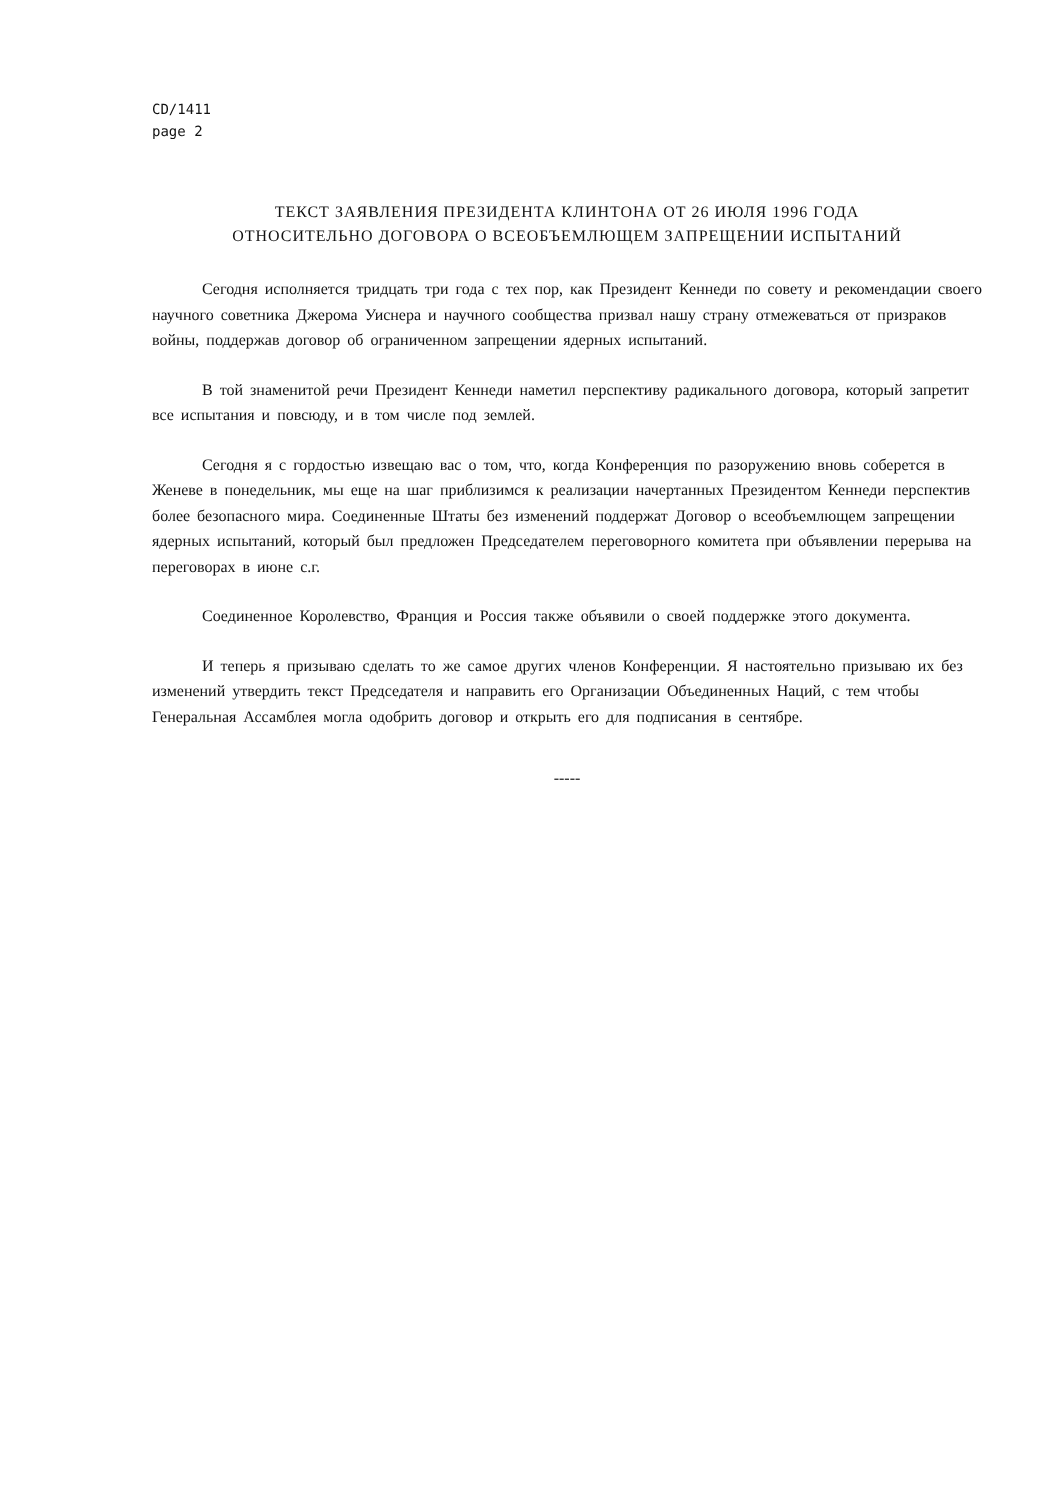CD/1411
page 2
ТЕКСТ ЗАЯВЛЕНИЯ ПРЕЗИДЕНТА КЛИНТОНА ОТ 26 ИЮЛЯ 1996 ГОДА
ОТНОСИТЕЛЬНО ДОГОВОРА О ВСЕОБЪЕМЛЮЩЕМ ЗАПРЕЩЕНИИ ИСПЫТАНИЙ
Сегодня исполняется тридцать три года с тех пор, как Президент Кеннеди по совету и рекомендации своего научного советника Джерома Уиснера и научного сообщества призвал нашу страну отмежеваться от призраков войны, поддержав договор об ограниченном запрещении ядерных испытаний.
В той знаменитой речи Президент Кеннеди наметил перспективу радикального договора, который запретит все испытания и повсюду, и в том числе под землей.
Сегодня я с гордостью извещаю вас о том, что, когда Конференция по разоружению вновь соберется в Женеве в понедельник, мы еще на шаг приблизимся к реализации начертанных Президентом Кеннеди перспектив более безопасного мира. Соединенные Штаты без изменений поддержат Договор о всеобъемлющем запрещении ядерных испытаний, который был предложен Председателем переговорного комитета при объявлении перерыва на переговорах в июне с.г.
Соединенное Королевство, Франция и Россия также объявили о своей поддержке этого документа.
И теперь я призываю сделать то же самое других членов Конференции. Я настоятельно призываю их без изменений утвердить текст Председателя и направить его Организации Объединенных Наций, с тем чтобы Генеральная Ассамблея могла одобрить договор и открыть его для подписания в сентябре.
-----